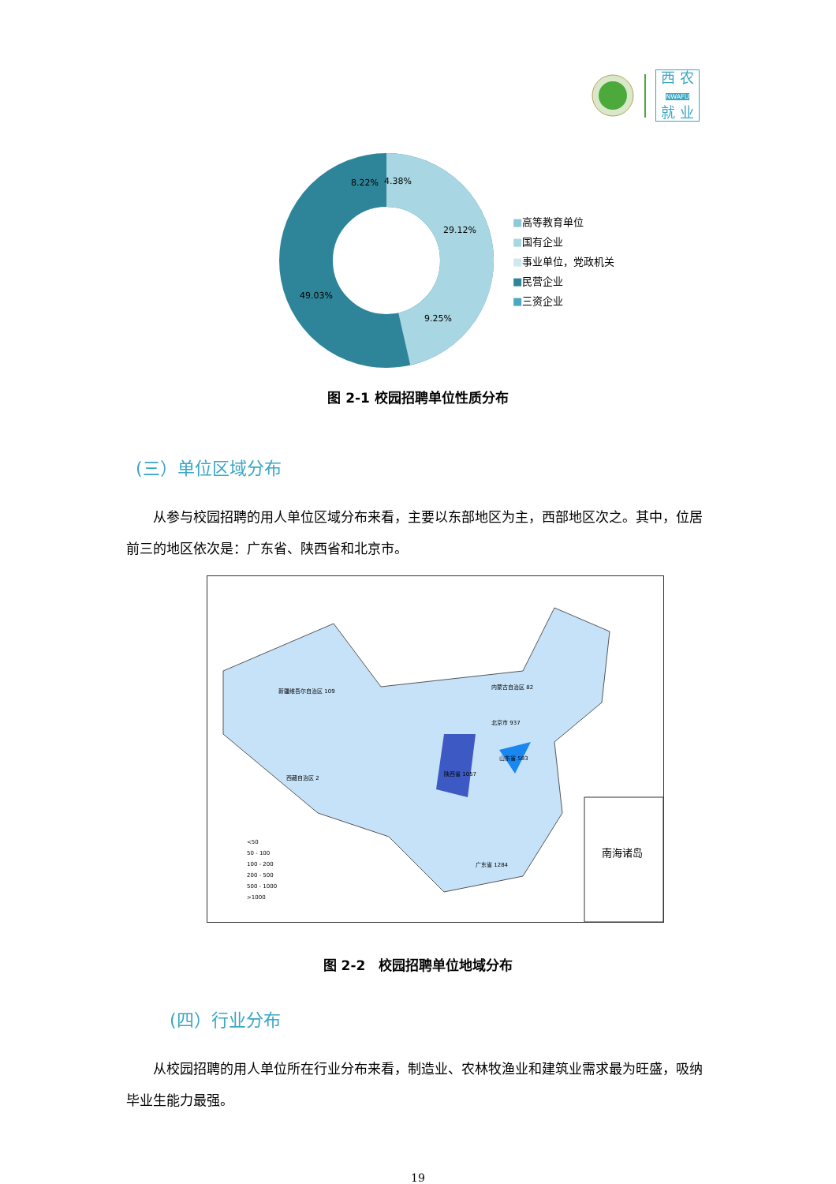西 农
NWAFU
就 业
8.22%
4.38%
29.12%
9.25%
49.03%
■高等教育单位
■国有企业
■事业单位，党政机关
■民营企业
■三资企业
图 2-1 校园招聘单位性质分布
(三）单位区域分布
从参与校园招聘的用人单位区域分布来看，主要以东部地区为主，西部地区次之。其中，位居前三的地区依次是：广东省、陕西省和北京市。
新疆维吾尔自治区 109
西藏自治区 2
内蒙古自治区 82
陕西省 1057
广东省 1284
山东省 583
北京市 937
南海诸岛
<50
50 - 100
100 - 200
200 - 500
500 - 1000
>1000
图 2-2　校园招聘单位地域分布
(四）行业分布
从校园招聘的用人单位所在行业分布来看，制造业、农林牧渔业和建筑业需求最为旺盛，吸纳毕业生能力最强。
19